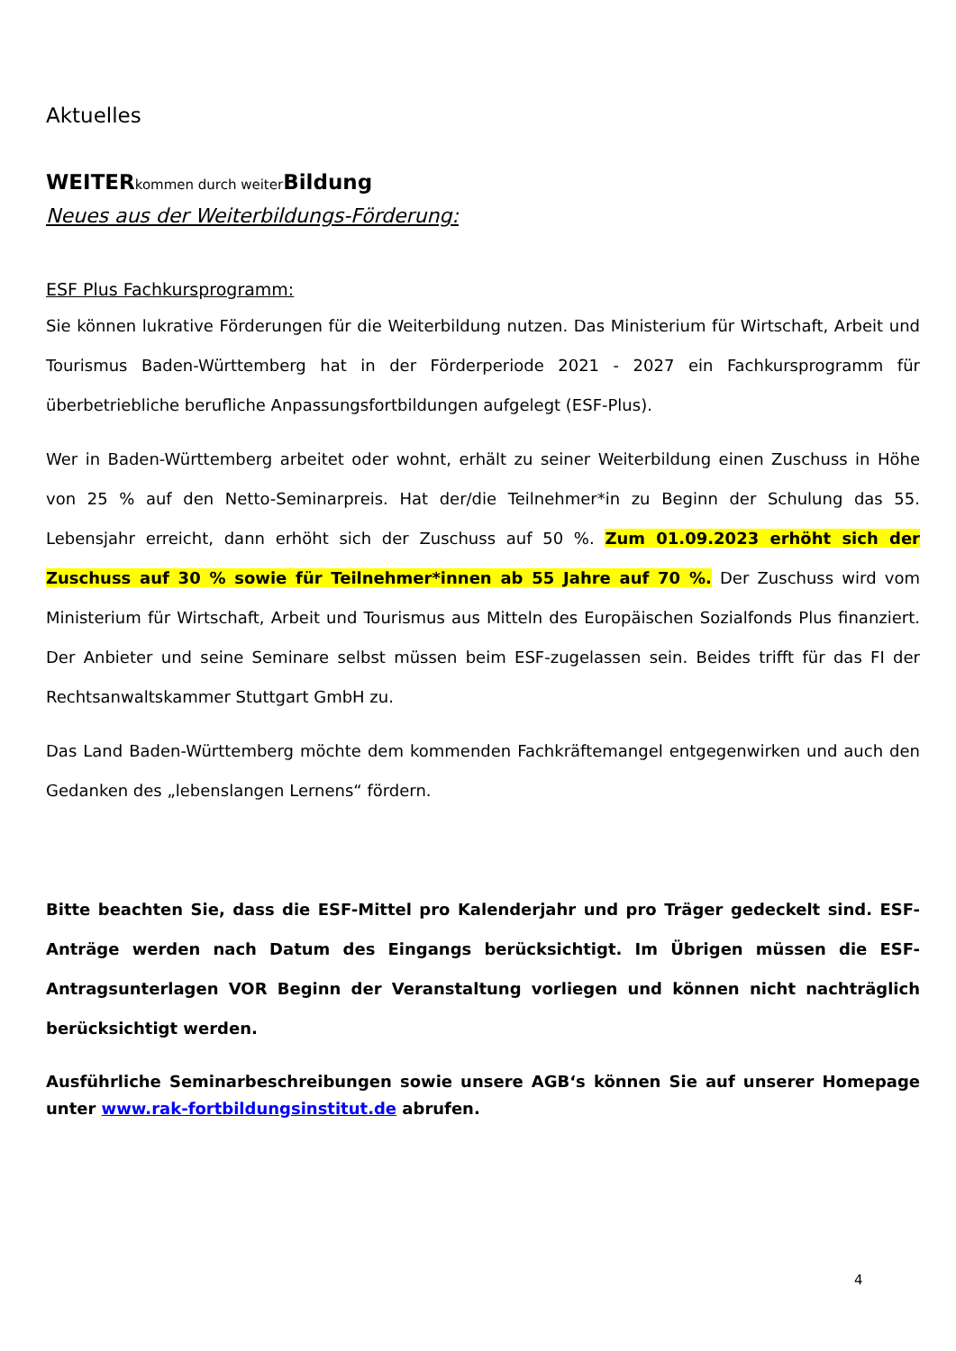Aktuelles
WEITER kommen durch weiter Bildung
Neues aus der Weiterbildungs-Förderung:
ESF Plus Fachkursprogramm:
Sie können lukrative Förderungen für die Weiterbildung nutzen. Das Ministerium für Wirtschaft, Arbeit und Tourismus Baden-Württemberg hat in der Förderperiode 2021 - 2027 ein Fachkursprogramm für überbetriebliche berufliche Anpassungsfortbildungen aufgelegt (ESF-Plus).
Wer in Baden-Württemberg arbeitet oder wohnt, erhält zu seiner Weiterbildung einen Zuschuss in Höhe von 25 % auf den Netto-Seminarpreis. Hat der/die Teilnehmer*in zu Beginn der Schulung das 55. Lebensjahr erreicht, dann erhöht sich der Zuschuss auf 50 %. Zum 01.09.2023 erhöht sich der Zuschuss auf 30 % sowie für Teilnehmer*innen ab 55 Jahre auf 70 %. Der Zuschuss wird vom Ministerium für Wirtschaft, Arbeit und Tourismus aus Mitteln des Europäischen Sozialfonds Plus finanziert. Der Anbieter und seine Seminare selbst müssen beim ESF-zugelassen sein. Beides trifft für das FI der Rechtsanwaltskammer Stuttgart GmbH zu.
Das Land Baden-Württemberg möchte dem kommenden Fachkräftemangel entgegenwirken und auch den Gedanken des „lebenslangen Lernens“ fördern.
Bitte beachten Sie, dass die ESF-Mittel pro Kalenderjahr und pro Träger gedeckelt sind. ESF-Anträge werden nach Datum des Eingangs berücksichtigt. Im Übrigen müssen die ESF-Antragsunterlagen VOR Beginn der Veranstaltung vorliegen und können nicht nachträglich berücksichtigt werden.
Ausführliche Seminarbeschreibungen sowie unsere AGB‘s können Sie auf unserer Homepage unter www.rak-fortbildungsinstitut.de abrufen.
4